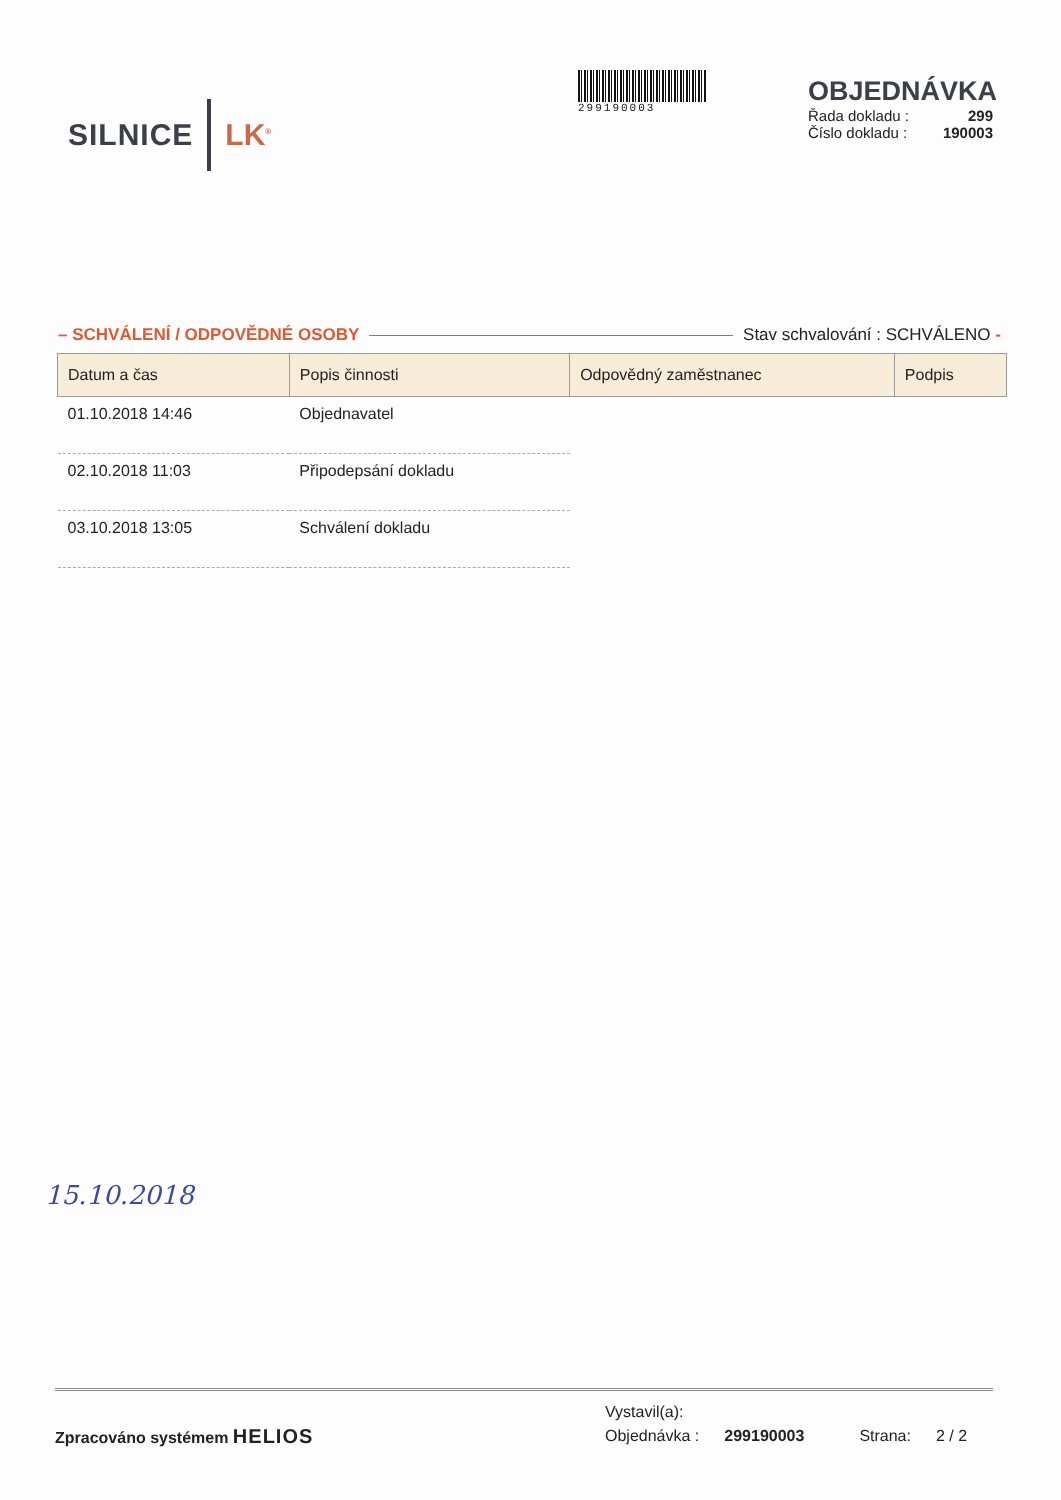SILNICE LK<sup>®</sup>
299190003
OBJEDNÁVKA
Řada dokladu : 299
Číslo dokladu : 190003
– SCHVÁLENÍ / ODPOVĚDNÉ OSOBY Stav schvalování : SCHVÁLENO -
| Datum a čas | Popis činnosti | Odpovědný zaměstnanec | Podpis |
| --- | --- | --- | --- |
| 01.10.2018 14:46 | Objednavatel | | |
| 02.10.2018 11:03 | Připodepsání dokladu | | |
| 03.10.2018 13:05 | Schválení dokladu | | |
15.10.2018
Zpracováno systémem HELIOS
Vystavil(a):
Objednávka : 299190003 Strana: 2 / 2